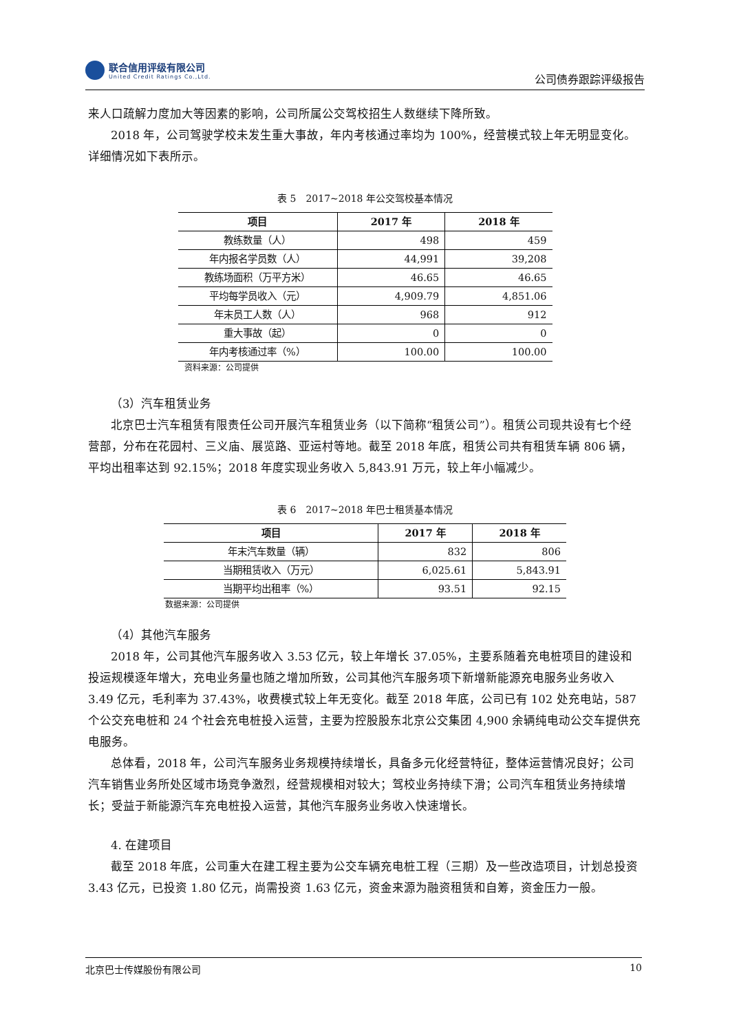联合信用评级有限公司
United Credit Ratings Co.,Ltd.
公司债券跟踪评级报告
来人口疏解力度加大等因素的影响，公司所属公交驾校招生人数继续下降所致。
2018 年，公司驾驶学校未发生重大事故，年内考核通过率均为 100%，经营模式较上年无明显变化。详细情况如下表所示。
表 5　2017~2018 年公交驾校基本情况
| 项目 | 2017 年 | 2018 年 |
| --- | --- | --- |
| 教练数量（人） | 498 | 459 |
| 年内报名学员数（人） | 44,991 | 39,208 |
| 教练场面积（万平方米） | 46.65 | 46.65 |
| 平均每学员收入（元） | 4,909.79 | 4,851.06 |
| 年末员工人数（人） | 968 | 912 |
| 重大事故（起） | 0 | 0 |
| 年内考核通过率（%） | 100.00 | 100.00 |
资料来源：公司提供
（3）汽车租赁业务
北京巴士汽车租赁有限责任公司开展汽车租赁业务（以下简称“租赁公司”）。租赁公司现共设有七个经营部，分布在花园村、三义庙、展览路、亚运村等地。截至 2018 年底，租赁公司共有租赁车辆 806 辆，平均出租率达到 92.15%；2018 年度实现业务收入 5,843.91 万元，较上年小幅减少。
表 6　2017~2018 年巴士租赁基本情况
| 项目 | 2017 年 | 2018 年 |
| --- | --- | --- |
| 年末汽车数量（辆） | 832 | 806 |
| 当期租赁收入（万元） | 6,025.61 | 5,843.91 |
| 当期平均出租率（%） | 93.51 | 92.15 |
数据来源：公司提供
（4）其他汽车服务
2018 年，公司其他汽车服务收入 3.53 亿元，较上年增长 37.05%，主要系随着充电桩项目的建设和投运规模逐年增大，充电业务量也随之增加所致，公司其他汽车服务项下新增新能源充电服务业务收入 3.49 亿元，毛利率为 37.43%，收费模式较上年无变化。截至 2018 年底，公司已有 102 处充电站，587 个公交充电桩和 24 个社会充电桩投入运营，主要为控股股东北京公交集团 4,900 余辆纯电动公交车提供充电服务。
总体看，2018 年，公司汽车服务业务规模持续增长，具备多元化经营特征，整体运营情况良好；公司汽车销售业务所处区域市场竞争激烈，经营规模相对较大；驾校业务持续下滑；公司汽车租赁业务持续增长；受益于新能源汽车充电桩投入运营，其他汽车服务业务收入快速增长。
4. 在建项目
截至 2018 年底，公司重大在建工程主要为公交车辆充电桩工程（三期）及一些改造项目，计划总投资 3.43 亿元，已投资 1.80 亿元，尚需投资 1.63 亿元，资金来源为融资租赁和自筹，资金压力一般。
北京巴士传媒股份有限公司 10